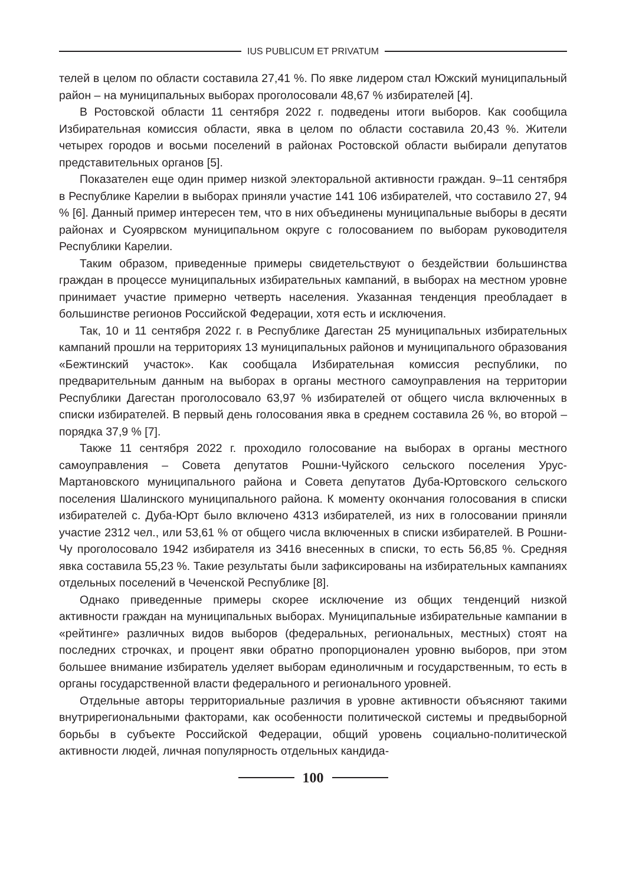IUS PUBLICUM ET PRIVATUM
телей в целом по области составила 27,41 %. По явке лидером стал Южский муниципальный район – на муниципальных выборах проголосовали 48,67 % избирателей [4].
В Ростовской области 11 сентября 2022 г. подведены итоги выборов. Как сообщила Избирательная комиссия области, явка в целом по области составила 20,43 %. Жители четырех городов и восьми поселений в районах Ростовской области выбирали депутатов представительных органов [5].
Показателен еще один пример низкой электоральной активности граждан. 9–11 сентября в Республике Карелии в выборах приняли участие 141 106 избирателей, что составило 27, 94 % [6]. Данный пример интересен тем, что в них объединены муниципальные выборы в десяти районах и Суоярвском муниципальном округе с голосованием по выборам руководителя Республики Карелии.
Таким образом, приведенные примеры свидетельствуют о бездействии большинства граждан в процессе муниципальных избирательных кампаний, в выборах на местном уровне принимает участие примерно четверть населения. Указанная тенденция преобладает в большинстве регионов Российской Федерации, хотя есть и исключения.
Так, 10 и 11 сентября 2022 г. в Республике Дагестан 25 муниципальных избирательных кампаний прошли на территориях 13 муниципальных районов и муниципального образования «Бежтинский участок». Как сообщала Избирательная комиссия республики, по предварительным данным на выборах в органы местного самоуправления на территории Республики Дагестан проголосовало 63,97 % избирателей от общего числа включенных в списки избирателей. В первый день голосования явка в среднем составила 26 %, во второй – порядка 37,9 % [7].
Также 11 сентября 2022 г. проходило голосование на выборах в органы местного самоуправления – Совета депутатов Рошни-Чуйского сельского поселения Урус-Мартановского муниципального района и Совета депутатов Дуба-Юртовского сельского поселения Шалинского муниципального района. К моменту окончания голосования в списки избирателей с. Дуба-Юрт было включено 4313 избирателей, из них в голосовании приняли участие 2312 чел., или 53,61 % от общего числа включенных в списки избирателей. В Рошни-Чу проголосовало 1942 избирателя из 3416 внесенных в списки, то есть 56,85 %. Средняя явка составила 55,23 %. Такие результаты были зафиксированы на избирательных кампаниях отдельных поселений в Чеченской Республике [8].
Однако приведенные примеры скорее исключение из общих тенденций низкой активности граждан на муниципальных выборах. Муниципальные избирательные кампании в «рейтинге» различных видов выборов (федеральных, региональных, местных) стоят на последних строчках, и процент явки обратно пропорционален уровню выборов, при этом большее внимание избиратель уделяет выборам единоличным и государственным, то есть в органы государственной власти федерального и регионального уровней.
Отдельные авторы территориальные различия в уровне активности объясняют такими внутрирегиональными факторами, как особенности политической системы и предвыборной борьбы в субъекте Российской Федерации, общий уровень социально-политической активности людей, личная популярность отдельных кандида-
100